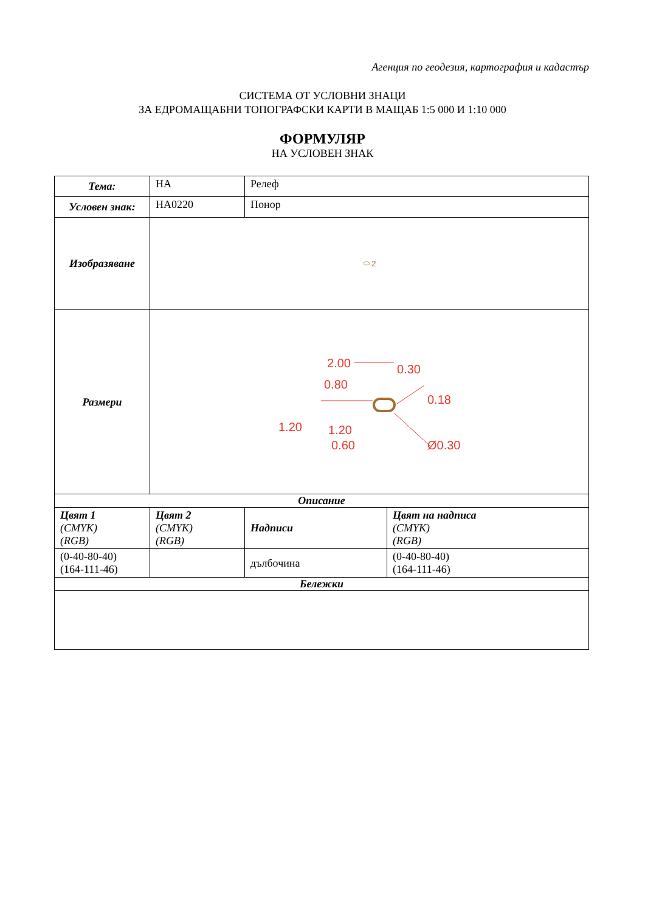Агенция по геодезия, картография и кадастър
СИСТЕМА ОТ УСЛОВНИ ЗНАЦИ
ЗА ЕДРОМАЩАБНИ ТОПОГРАФСКИ КАРТИ В МАЩАБ 1:5 000 И 1:10 000
ФОРМУЛЯР
НА УСЛОВЕН ЗНАК
| Тема: | HA | Релеф | |
| Условен знак: | HA0220 | Понор | |
| Изобразяване | ⬭ 2 | | |
| Размери | 2.00 0.80 0.30 0.18 1.20 1.20 0.60 Ø0.30 | | |
| Описание | | | |
| Цвят 1 (CMYK) (RGB) | Цвят 2 (CMYK) (RGB) | Надписи | Цвят на надписа (CMYK) (RGB) |
| (0-40-80-40) (164-111-46) | | дълбочина | (0-40-80-40) (164-111-46) |
| Бележки | | | |